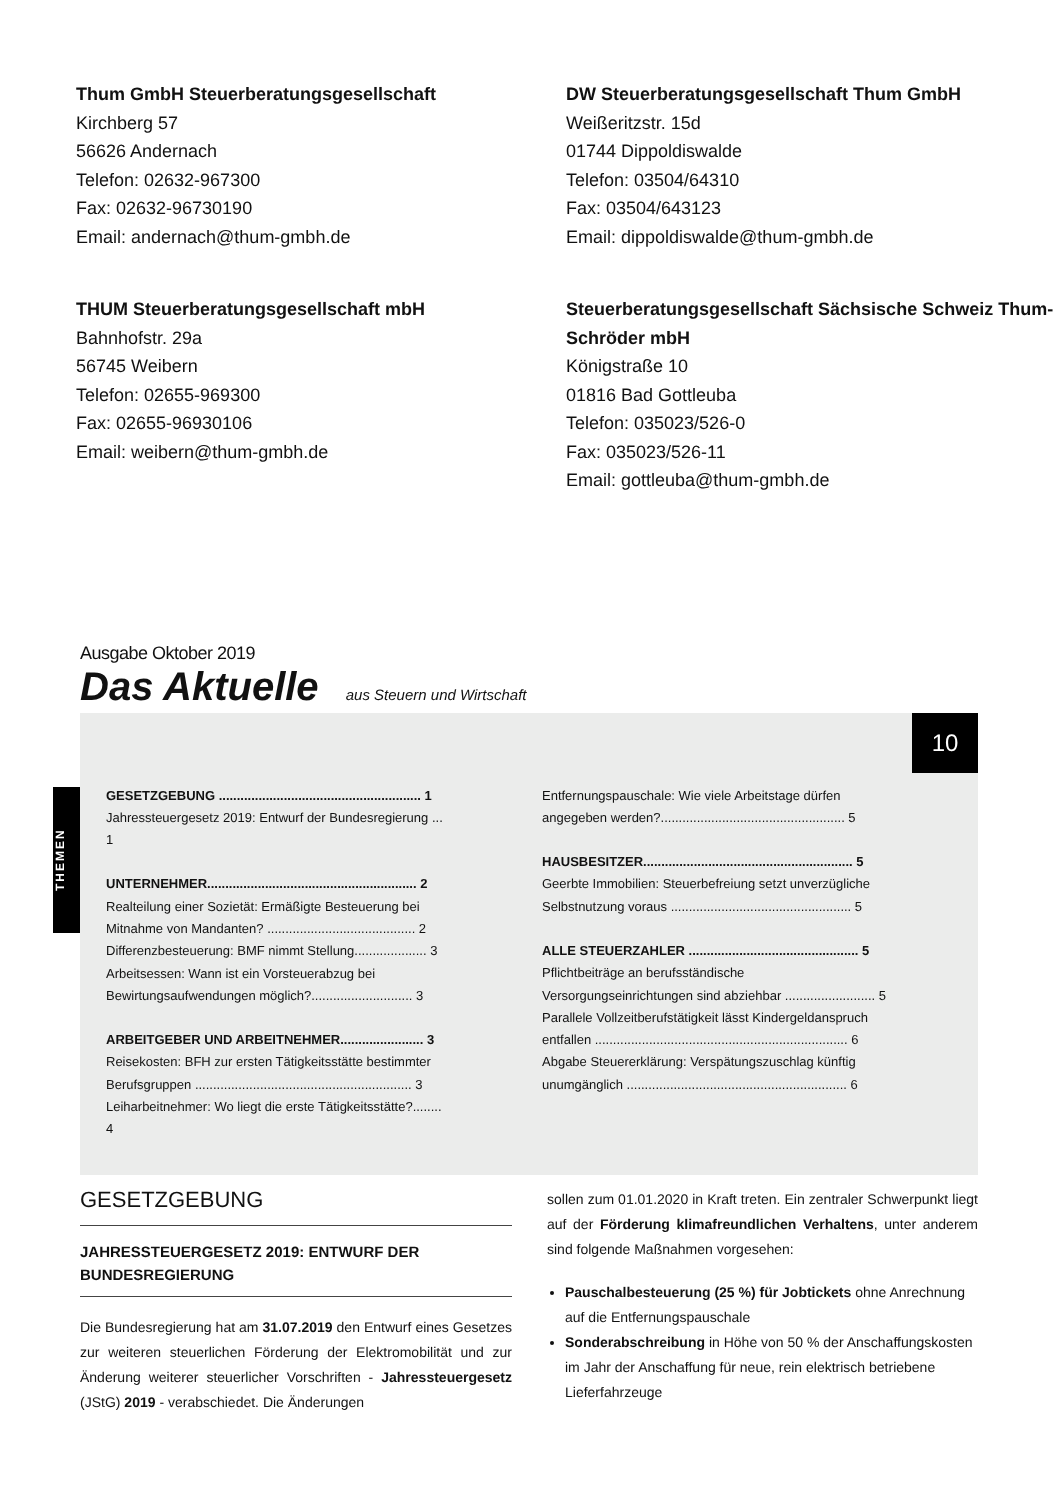Thum GmbH Steuerberatungsgesellschaft
Kirchberg 57
56626 Andernach
Telefon: 02632-967300
Fax: 02632-96730190
Email: andernach@thum-gmbh.de
DW Steuerberatungsgesellschaft Thum GmbH
Weißeritzstr. 15d
01744 Dippoldiswalde
Telefon: 03504/64310
Fax: 03504/643123
Email: dippoldiswalde@thum-gmbh.de
THUM Steuerberatungsgesellschaft mbH
Bahnhofstr. 29a
56745 Weibern
Telefon: 02655-969300
Fax: 02655-96930106
Email: weibern@thum-gmbh.de
Steuerberatungsgesellschaft Sächsische Schweiz Thum-Schröder mbH
Königstraße 10
01816 Bad Gottleuba
Telefon: 035023/526-0
Fax: 035023/526-11
Email: gottleuba@thum-gmbh.de
Ausgabe Oktober 2019
Das Aktuelle aus Steuern und Wirtschaft
10
THEMEN
GESETZGEBUNG ........................................................ 1
Jahressteuergesetz 2019: Entwurf der Bundesregierung ... 1
UNTERNEHMER.......................................................... 2
Realteilung einer Sozietät: Ermäßigte Besteuerung bei Mitnahme von Mandanten? ......................................... 2
Differenzbesteuerung: BMF nimmt Stellung.................... 3
Arbeitsessen: Wann ist ein Vorsteuerabzug bei Bewirtungsaufwendungen möglich?............................ 3
ARBEITGEBER UND ARBEITNEHMER....................... 3
Reisekosten: BFH zur ersten Tätigkeitsstätte bestimmter Berufsgruppen ............................................................ 3
Leiharbeitnehmer: Wo liegt die erste Tätigkeitsstätte?........ 4
Entfernungspauschale: Wie viele Arbeitstage dürfen angegeben werden?................................................... 5
HAUSBESITZER.......................................................... 5
Geerbte Immobilien: Steuerbefreiung setzt unverzügliche Selbstnutzung voraus .................................................. 5
ALLE STEUERZAHLER ............................................... 5
Pflichtbeiträge an berufsständische Versorgungseinrichtungen sind abziehbar ......................... 5
Parallele Vollzeitberufstätigkeit lässt Kindergeldanspruch entfallen ...................................................................... 6
Abgabe Steuererklärung: Verspätungszuschlag künftig unumgänglich ............................................................. 6
GESETZGEBUNG
JAHRESSTEUERGESETZ 2019: ENTWURF DER BUNDESREGIERUNG
Die Bundesregierung hat am 31.07.2019 den Entwurf eines Gesetzes zur weiteren steuerlichen Förderung der Elektromobilität und zur Änderung weiterer steuerlicher Vorschriften - Jahressteuergesetz (JStG) 2019 - verabschiedet. Die Änderungen
sollen zum 01.01.2020 in Kraft treten. Ein zentraler Schwerpunkt liegt auf der Förderung klimafreundlichen Verhaltens, unter anderem sind folgende Maßnahmen vorgesehen:
Pauschalbesteuerung (25 %) für Jobtickets ohne Anrechnung auf die Entfernungspauschale
Sonderabschreibung in Höhe von 50 % der Anschaffungskosten im Jahr der Anschaffung für neue, rein elektrisch betriebene Lieferfahrzeuge